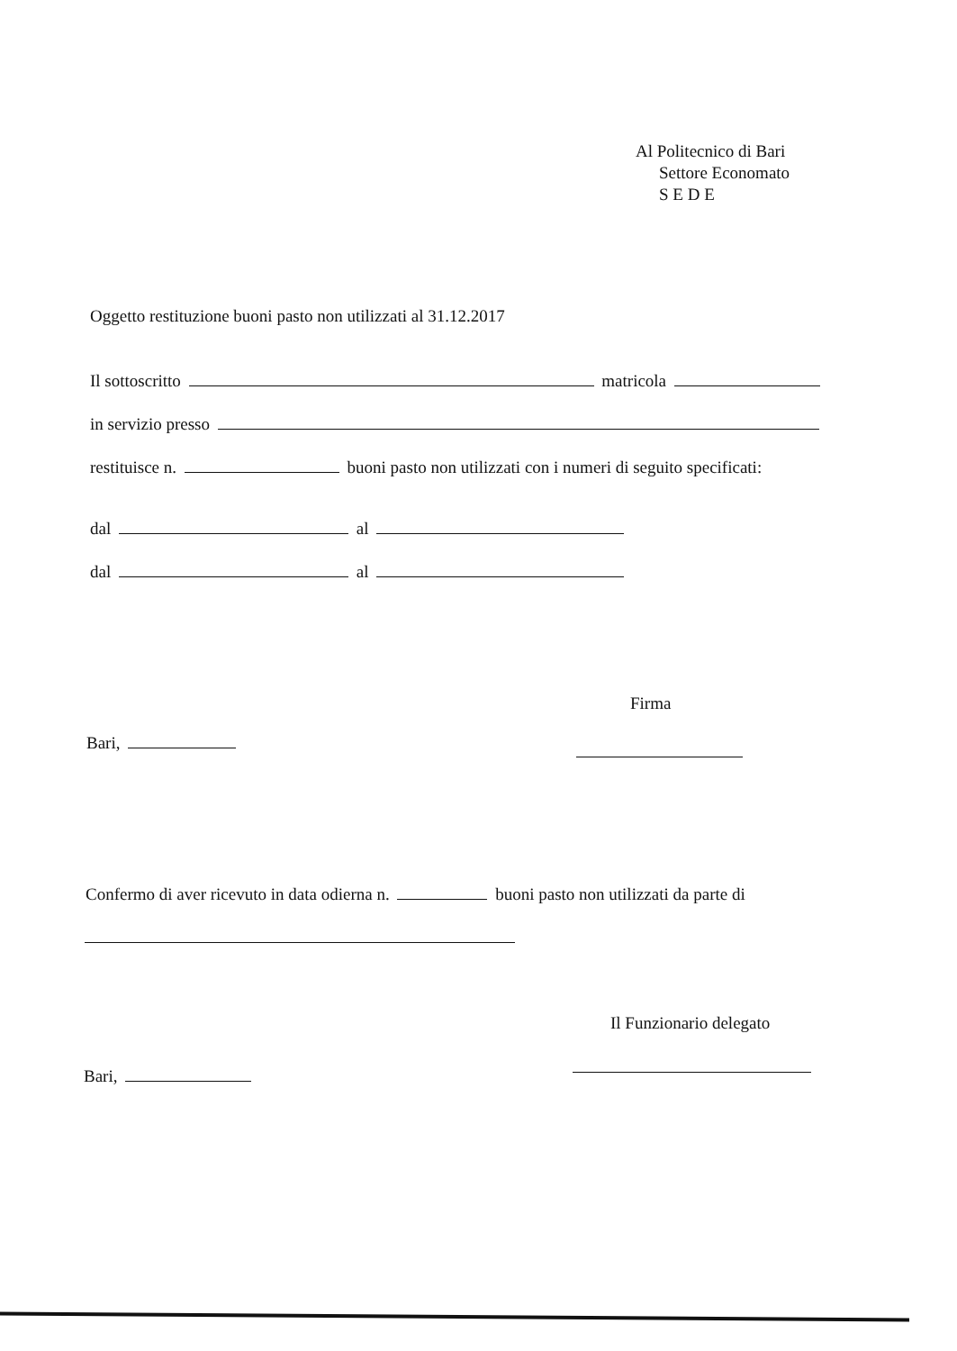Al Politecnico di Bari
Settore Economato
S E D E
Oggetto restituzione buoni pasto non utilizzati al 31.12.2017
Il sottoscritto matricola
in servizio presso
restituisce n. buoni pasto non utilizzati con i numeri di seguito specificati:
dal al
dal al
Firma
Bari,
Confermo di aver ricevuto in data odierna n. buoni pasto non utilizzati da parte di
Il Funzionario delegato
Bari,